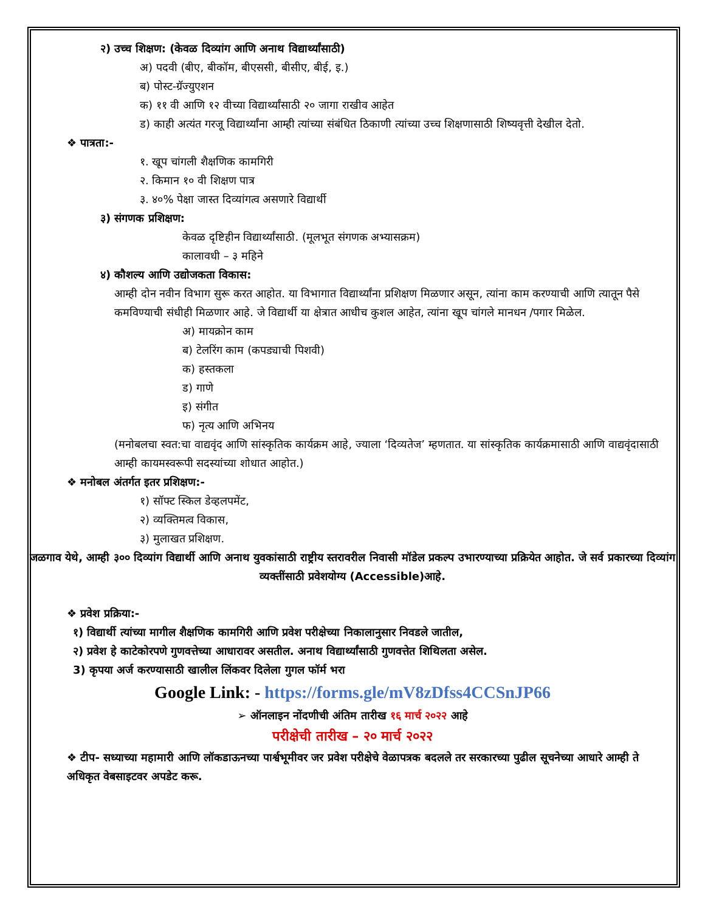२) उच्च शिक्षण: (केवळ दिव्यांग आणि अनाथ विद्यार्थ्यांसाठी)
अ) पदवी (बीए, बीकॉम, बीएससी, बीसीए, बीई, इ.)
ब) पोस्ट-ग्रॅज्युएशन
क) ११ वी आणि १२ वीच्या विद्यार्थ्यांसाठी २० जागा राखीव आहेत
ड) काही अत्यंत गरजू विद्यार्थ्यांना आम्ही त्यांच्या संबंधित ठिकाणी त्यांच्या उच्च शिक्षणासाठी शिष्यवृत्ती देखील देतो.
❖ पात्रता:-
१. खूप चांगली शैक्षणिक कामगिरी
२. किमान १० वी शिक्षण पात्र
३. ४०% पेक्षा जास्त दिव्यांगत्व असणारे विद्यार्थी
३) संगणक प्रशिक्षण:
केवळ दृष्टिहीन विद्यार्थ्यांसाठी. (मूलभूत संगणक अभ्यासक्रम)
कालावधी – ३ महिने
४) कौशल्य आणि उद्योजकता विकास:
आम्ही दोन नवीन विभाग सुरू करत आहोत. या विभागात विद्यार्थ्यांना प्रशिक्षण मिळणार असून, त्यांना काम करण्याची आणि त्यातून पैसे कमविण्याची संधीही मिळणार आहे. जे विद्यार्थी या क्षेत्रात आधीच कुशल आहेत, त्यांना खूप चांगले मानधन /पगार मिळेल.
अ) मायक्रोन काम
ब) टेलरिंग काम (कपड्याची पिशवी)
क) हस्तकला
ड) गाणे
इ) संगीत
फ) नृत्य आणि अभिनय
(मनोबलचा स्वत:चा वाद्यवृंद आणि सांस्कृतिक कार्यक्रम आहे, ज्याला ‘दिव्यतेज’ म्हणतात. या सांस्कृतिक कार्यक्रमासाठी आणि वाद्यवृंदासाठी आम्ही कायमस्वरूपी सदस्यांच्या शोधात आहोत.)
❖ मनोबल अंतर्गत इतर प्रशिक्षण:-
१) सॉफ्ट स्किल डेव्हलपमेंट,
२) व्यक्तिमत्व विकास,
३) मुलाखत प्रशिक्षण.
जळगाव येथे, आम्ही ३०० दिव्यांग विद्यार्थी आणि अनाथ युवकांसाठी राष्ट्रीय स्तरावरील निवासी मॉडेल प्रकल्प उभारण्याच्या प्रक्रियेत आहोत. जे सर्व प्रकारच्या दिव्यांग व्यक्तींसाठी प्रवेशयोग्य (Accessible)आहे.
❖ प्रवेश प्रक्रिया:-
१) विद्यार्थी त्यांच्या मागील शैक्षणिक कामगिरी आणि प्रवेश परीक्षेच्या निकालानुसार निवडले जातील,
२) प्रवेश हे काटेकोरपणे गुणवत्तेच्या आधारावर असतील. अनाथ विद्यार्थ्यांसाठी गुणवत्तेत शिथिलता असेल.
3) कृपया अर्ज करण्यासाठी खालील लिंकवर दिलेला गुगल फॉर्म भरा
Google Link: - https://forms.gle/mV8zDfss4CCSnJP66
➢ ऑनलाइन नोंदणीची अंतिम तारीख १६ मार्च २०२२ आहे
परीक्षेची तारीख – २० मार्च २०२२
❖ टीप- सध्याच्या महामारी आणि लॉकडाऊनच्या पार्श्वभूमीवर जर प्रवेश परीक्षेचे वेळापत्रक बदलले तर सरकारच्या पुढील सूचनेच्या आधारे आम्ही ते अधिकृत वेबसाइटवर अपडेट करू.